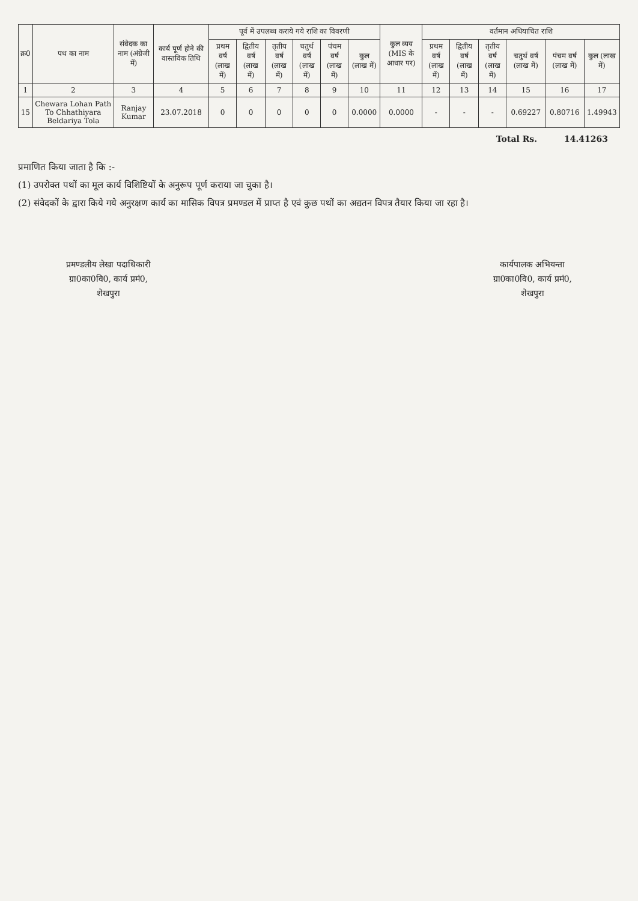| क्र0 | पथ का नाम | संवेदक का नाम (अंग्रेजी में) | कार्य पूर्ण होने की वास्तविक तिथि | पूर्व में उपलब्ध कराये गये राशि का विवरणी | | | | | | कुल व्यय (MIS के आधार पर) | वर्तमान अधियाचित राशि | | | | | |
| --- | --- | --- | --- | --- | --- | --- | --- | --- | --- | --- | --- | --- | --- | --- | --- | --- |
| | | | | प्रथम वर्ष (लाख में) | द्वितीय वर्ष (लाख में) | तृतीय वर्ष (लाख में) | चतुर्थ वर्ष (लाख में) | पंचम वर्ष (लाख में) | कुल (लाख में) | | प्रथम वर्ष (लाख में) | द्वितीय वर्ष (लाख में) | तृतीय वर्ष (लाख में) | चतुर्थ वर्ष (लाख में) | पंचम वर्ष (लाख में) | कुल (लाख में) |
| 1 | 2 | 3 | 4 | 5 | 6 | 7 | 8 | 9 | 10 | 11 | 12 | 13 | 14 | 15 | 16 | 17 |
| 15 | Chewara Lohan Path To Chhathiyara Beldariya Tola | Ranjay Kumar | 23.07.2018 | 0 | 0 | 0 | 0 | 0 | 0.0000 | 0.0000 | - | - | - | 0.69227 | 0.80716 | 1.49943 |
Total Rs. 14.41263
प्रमाणित किया जाता है कि :-
(1) उपरोक्त पथों का मूल कार्य विशिष्टियों के अनुरूप पूर्ण कराया जा चुका है।
(2) संवेदकों के द्वारा किये गये अनुरक्षण कार्य का मासिक विपत्र प्रमण्डल में प्राप्त है एवं कुछ पथों का अद्यतन विपत्र तैयार किया जा रहा है।
प्रमण्डलीय लेखा पदाधिकारी
ग्रा0का0वि0, कार्य प्रमं0,
शेखपुरा
कार्यपालक अभियन्ता
ग्रा0का0वि0, कार्य प्रमं0,
शेखपुरा